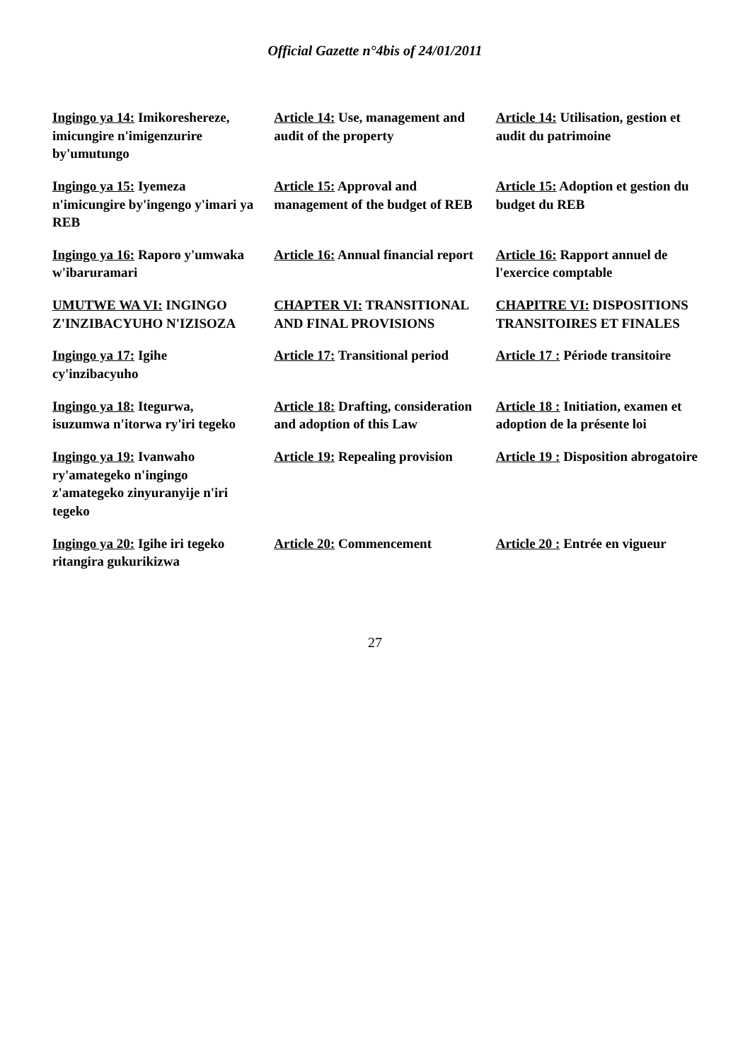Official Gazette n°4bis of 24/01/2011
| Ingingo ya 14: Imikoreshereze, imicungire n'imigenzurire by'umutungo | Article 14: Use, management and audit of the property | Article 14: Utilisation, gestion et audit du patrimoine |
| Ingingo ya 15: Iyemeza n'imicungire by'ingengo y'imari ya REB | Article 15: Approval and management of the budget of REB | Article 15: Adoption et gestion du budget du REB |
| Ingingo ya 16: Raporo y'umwaka w'ibaruramari | Article 16: Annual financial report | Article 16: Rapport annuel de l'exercice comptable |
| UMUTWE WA VI: INGINGO Z'INZIBACYUHO N'IZISOZA | CHAPTER VI: TRANSITIONAL AND FINAL PROVISIONS | CHAPITRE VI: DISPOSITIONS TRANSITOIRES ET FINALES |
| Ingingo ya 17: Igihe cy'inzibacyuho | Article 17: Transitional period | Article 17 : Période transitoire |
| Ingingo ya 18: Itegurwa, isuzumwa n'itorwa ry'iri tegeko | Article 18: Drafting, consideration and adoption of this Law | Article 18 : Initiation, examen et adoption de la présente loi |
| Ingingo ya 19: Ivanwaho ry'amategeko n'ingingo z'amategeko zinyuranyije n'iri tegeko | Article 19: Repealing provision | Article 19 : Disposition abrogatoire |
| Ingingo ya 20: Igihe iri tegeko ritangira gukurikizwa | Article 20: Commencement | Article 20 : Entrée en vigueur |
27